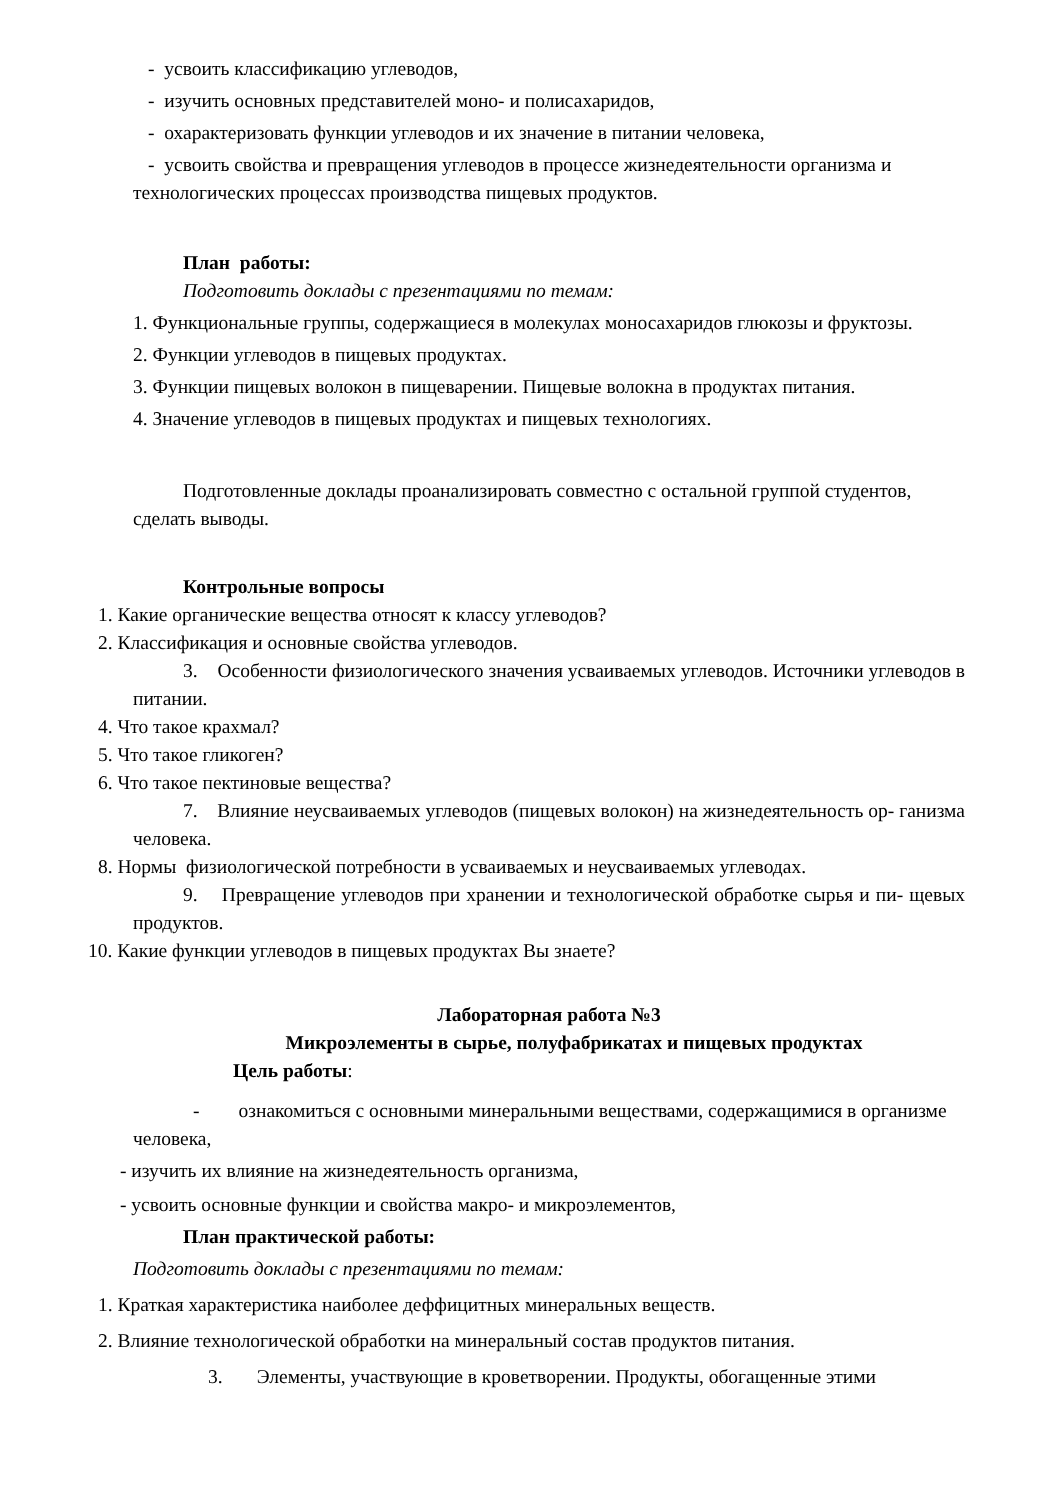- усвоить классификацию углеводов,
- изучить основных представителей моно- и полисахаридов,
- охарактеризовать функции углеводов и их значение в питании человека,
- усвоить свойства и превращения углеводов в процессе жизнедеятельности организма и технологических процессах производства пищевых продуктов.
План работы:
Подготовить доклады с презентациями по темам:
1. Функциональные группы, содержащиеся в молекулах моносахаридов глюкозы и фруктозы.
2. Функции углеводов в пищевых продуктах.
3. Функции пищевых волокон в пищеварении. Пищевые волокна в продуктах питания.
4. Значение углеводов в пищевых продуктах и пищевых технологиях.
Подготовленные доклады проанализировать совместно с остальной группой студентов, сделать выводы.
Контрольные вопросы
1. Какие органические вещества относят к классу углеводов?
2. Классификация и основные свойства углеводов.
3. Особенности физиологического значения усваиваемых углеводов. Источники углеводов в питании.
4. Что такое крахмал?
5. Что такое гликоген?
6. Что такое пектиновые вещества?
7. Влияние неусваиваемых углеводов (пищевых волокон) на жизнедеятельность ор- ганизма человека.
8. Нормы физиологической потребности в усваиваемых и неусваиваемых углеводах.
9. Превращение углеводов при хранении и технологической обработке сырья и пи- щевых продуктов.
10. Какие функции углеводов в пищевых продуктах Вы знаете?
Лабораторная работа №3
Микроэлементы в сырье, полуфабрикатах и пищевых продуктах
Цель работы:
- ознакомиться с основными минеральными веществами, содержащимися в организме человека,
- изучить их влияние на жизнедеятельность организма,
- усвоить основные функции и свойства макро- и микроэлементов,
План практической работы:
Подготовить доклады с презентациями по темам:
1. Краткая характеристика наиболее деффицитных минеральных веществ.
2. Влияние технологической обработки на минеральный состав продуктов питания.
3. Элементы, участвующие в кроветворении. Продукты, обогащенные этими